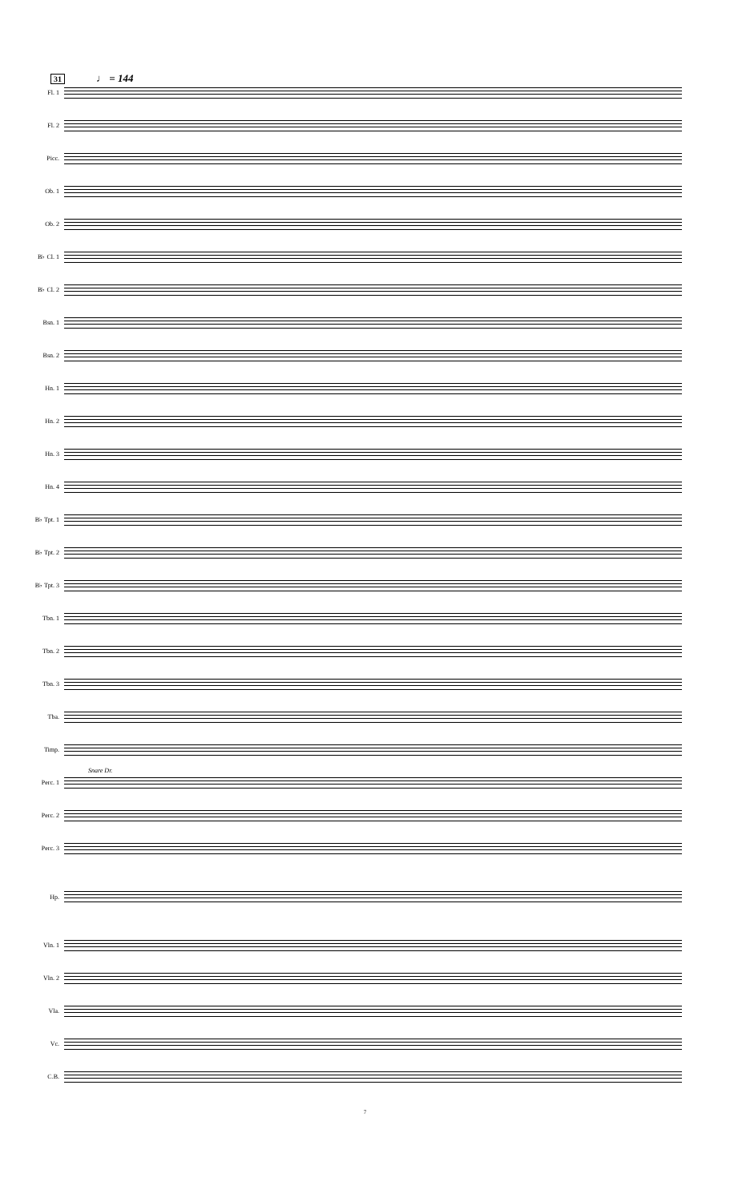31 ♩ = 144
Fl. 1
Fl. 2
Picc.
Ob. 1
Ob. 2
B♭ Cl. 1
B♭ Cl. 2
Bsn. 1
Bsn. 2
Hn. 1
Hn. 2
Hn. 3
Hn. 4
B♭ Tpt. 1
B♭ Tpt. 2
B♭ Tpt. 3
Tbn. 1
Tbn. 2
Tbn. 3
Tba.
Timp.
Perc. 1
Snare Dr.
Perc. 2
Perc. 3
Hp.
Vln. 1
Vln. 2
Vla.
Vc.
C.B.
7